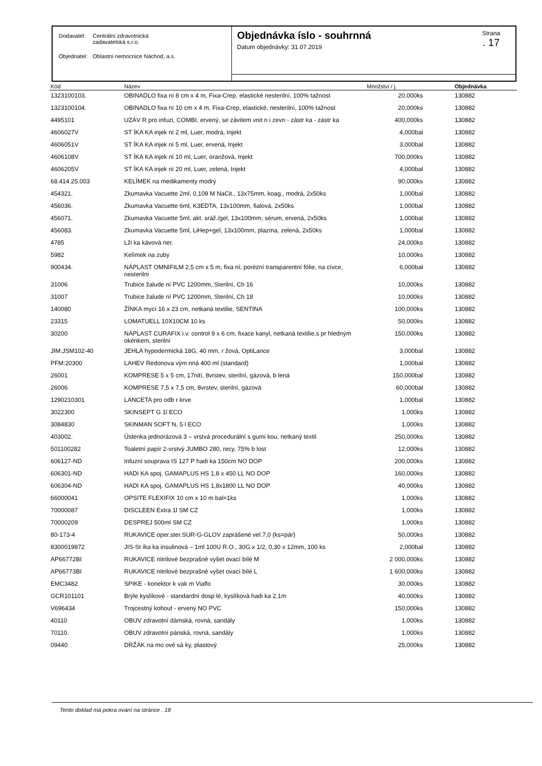| Dodavatel: | Centrální zdravotnická zadavatelská s.r.o. |
| Objednatel: | Oblastní nemocnice Náchod, a.s. |
Objednávka íslo - souhrnná
Datum objednávky: 31.07.2019
Strana. 17
| Kód | Název | Množství / j. | Objednávka |
| --- | --- | --- | --- |
| 1323100103. | OBINADLO fixa ní 8 cm x 4 m, Fixa-Crep, elastické nesterilní, 100% tažnost | 20,000ks | 130882 |
| 1323100104. | OBINADLO fixa ní 10 cm x 4 m, Fixa-Crep, elastické, nesterilní, 100% tažnost | 20,000ks | 130882 |
| 4495101 | UZÁV R pro infuzi, COMBI, ervený, se závitem vnit n i zevn - zástr ka - zástr ka | 400,000ks | 130882 |
| 4606027V | ST ÍKA KA injek ní 2 ml, Luer, modrá, Injekt | 4,000bal | 130882 |
| 4606051V | ST ÍKA KA injek ní 5 ml, Luer, ervená, Injekt | 3,000bal | 130882 |
| 4606108V | ST ÍKA KA injek ní 10 ml, Luer, oranžová, Injekt | 700,000ks | 130882 |
| 4606205V | ST ÍKA KA injek ní 20 ml, Luer, zelená, Injekt | 4,000bal | 130882 |
| 68.414.25.003 | KELÍMEK na medikamenty modrý | 90,000ks | 130882 |
| 454321. | Zkumavka Vacuette 2ml, 0,109 M NaCit., 13x75mm, koag., modrá, 2x50ks | 1,000bal | 130882 |
| 456036. | Zkumavka Vacuette 6ml, K3EDTA, 13x100mm, fialová, 2x50ks | 1,000bal | 130882 |
| 456071. | Zkumavka Vacuette 5ml, akt. sráž./gel, 13x100mm, sérum, ervená, 2x50ks | 1,000bal | 130882 |
| 456083. | Zkumavka Vacuette 5ml, LiHep+gel, 13x100mm, plazma, zelená, 2x50ks | 1,000bal | 130882 |
| 4785 | Lži ka kávová ner. | 24,000ks | 130882 |
| 5982 | Kelímek na zuby | 10,000ks | 130882 |
| 900434. | NÁPLAST OMNIFILM 2,5 cm x 5 m, fixa ní, porézní transparentní fólie, na cívce, nesterilní | 6,000bal | 130882 |
| 31006 | Trubice žalude ní PVC 1200mm, Sterilní, Ch 16 | 10,000ks | 130882 |
| 31007 | Trubice žalude ní PVC 1200mm, Sterilní, Ch 18 | 10,000ks | 130882 |
| 140080 | ŽÍNKA mycí 16 x 23 cm, netkaná textilie, SENTINA | 100,000ks | 130882 |
| 23315 | LOMATUELL 10X10CM 10 ks | 50,000ks | 130882 |
| 30200 | NÁPLAST CURAFIX i.v. control 9 x 6 cm, fixace kanyl, netkaná textilie,s pr hledným okénkem, sterilní | 150,000ks | 130882 |
| JIM:JSM102-40 | JEHLA hypodermická 18G, 40 mm, r žová, OptiLance | 3,000bal | 130882 |
| PFM:20300 | LAHEV Redonova vým nná 400 ml (standard) | 1,000bal | 130882 |
| 26001 | KOMPRESE 5 x 5 cm, 17nití, 8vrstev, sterilní, gázová, b lená | 150,000bal | 130882 |
| 26006 | KOMPRESE 7,5 x 7,5 cm, 8vrstev, sterilní, gázová | 60,000bal | 130882 |
| 1290210301 | LANCETA pro odb r krve | 1,000bal | 130882 |
| 3022300 | SKINSEPT G 1l ECO | 1,000ks | 130882 |
| 3084830 | SKINMAN SOFT N, 5 l ECO | 1,000ks | 130882 |
| 403002. | Ústenka jednorázová 3 – vrstvá procedurální s gumi kou, netkaný textil | 250,000ks | 130882 |
| 501100282 | Toaletní papír 2-vrstvý JUMBO 280, recy, 75% b lost | 12,000ks | 130882 |
| 606127-ND | Infuzní souprava IS 127 P hadi ka 150cm NO DOP | 200,000ks | 130882 |
| 606301-ND | HADI KA spoj. GAMAPLUS HS 1,8 x 450 LL NO DOP | 160,000ks | 130882 |
| 606304-ND | HADI KA spoj. GAMAPLUS HS 1,8x1800 LL NO DOP | 40,000ks | 130882 |
| 66000041 | OPSITE FLEXIFIX 10 cm x 10 m bal=1ks | 1,000ks | 130882 |
| 70000087 | DISCLEEN Extra 1l SM CZ | 1,000ks | 130882 |
| 70000209 | DESPREJ 500ml SM CZ | 1,000ks | 130882 |
| 80-173-4 | RUKAVICE oper.ster.SUR-G-GLOV zaprášené vel.7,0 (ks=pár) | 50,000ks | 130882 |
| 8300019872 | JIS-St íka ka insulinová – 1ml 100U R.O., 30G x 1/2, 0,30 x 12mm, 100 ks | 2,000bal | 130882 |
| AP66772BI | RUKAVICE nitrilové bezprašné vyšet ovací bílé M | 2 000,000ks | 130882 |
| AP66773BI | RUKAVICE nitrilové bezprašné vyšet ovací bílé L | 1 600,000ks | 130882 |
| EMC3482 | SPIKE - konektor k vak m Viaflo | 30,000ks | 130882 |
| GCR101101 | Brýle kyslíkové - standardní dosp lé, kyslíková hadi ka 2,1m | 40,000ks | 130882 |
| V696434 | Trojcestný kohout - ervený NO PVC | 150,000ks | 130882 |
| 40110 | OBUV zdravotní dámská, rovná, sandály | 1,000ks | 130882 |
| 70110. | OBUV zdravotní pánská, rovná, sandály | 1,000ks | 130882 |
| 09440 | DRŽÁK na mo ové sá ky, plastový | 25,000ks | 130882 |
Tento doklad má pokra ování na stránce . 18